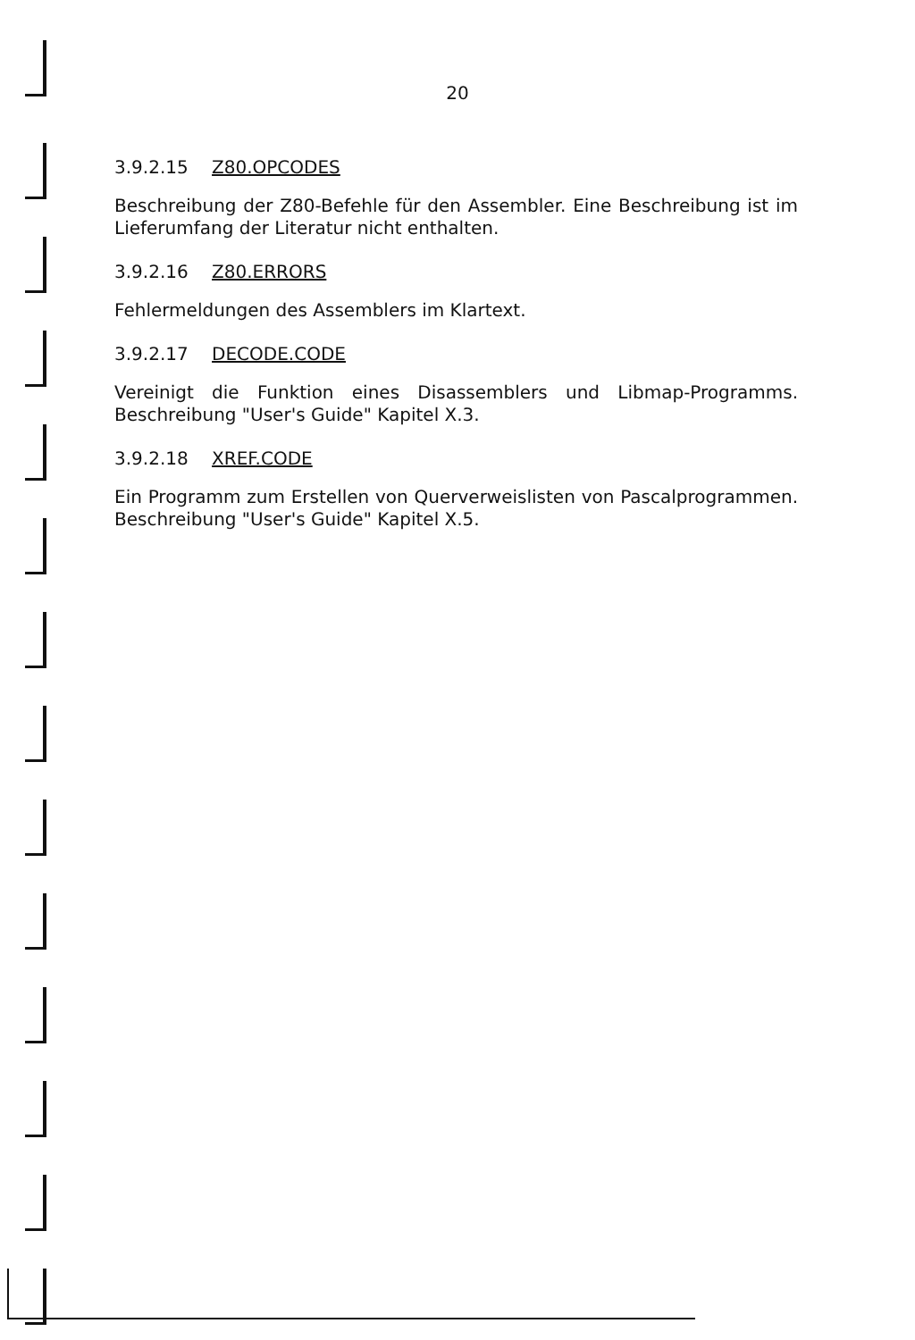20
3.9.2.15 Z80.OPCODES
Beschreibung der Z80-Befehle für den Assembler. Eine Beschreibung ist im Lieferumfang der Literatur nicht enthalten.
3.9.2.16 Z80.ERRORS
Fehlermeldungen des Assemblers im Klartext.
3.9.2.17 DECODE.CODE
Vereinigt die Funktion eines Disassemblers und Libmap-Programms. Beschreibung "User's Guide" Kapitel X.3.
3.9.2.18 XREF.CODE
Ein Programm zum Erstellen von Querverweislisten von Pascalprogrammen. Beschreibung "User's Guide" Kapitel X.5.